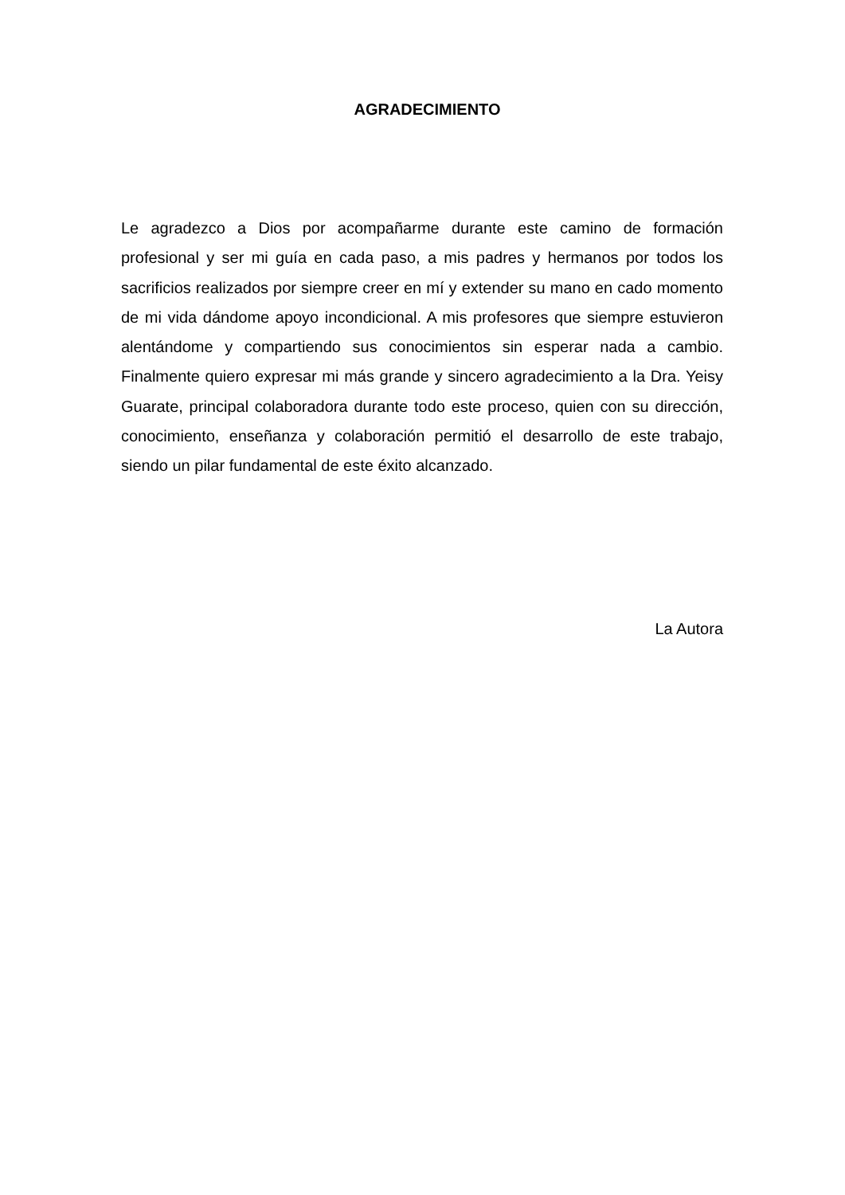AGRADECIMIENTO
Le agradezco a Dios por acompañarme durante este camino de formación profesional y ser mi guía en cada paso, a mis padres y hermanos por todos los sacrificios realizados por siempre creer en mí y extender su mano en cado momento de mi vida dándome apoyo incondicional. A mis profesores que siempre estuvieron alentándome y compartiendo sus conocimientos sin esperar nada a cambio. Finalmente quiero expresar mi más grande y sincero agradecimiento a la Dra. Yeisy Guarate, principal colaboradora durante todo este proceso, quien con su dirección, conocimiento, enseñanza y colaboración permitió el desarrollo de este trabajo, siendo un pilar fundamental de este éxito alcanzado.
La Autora